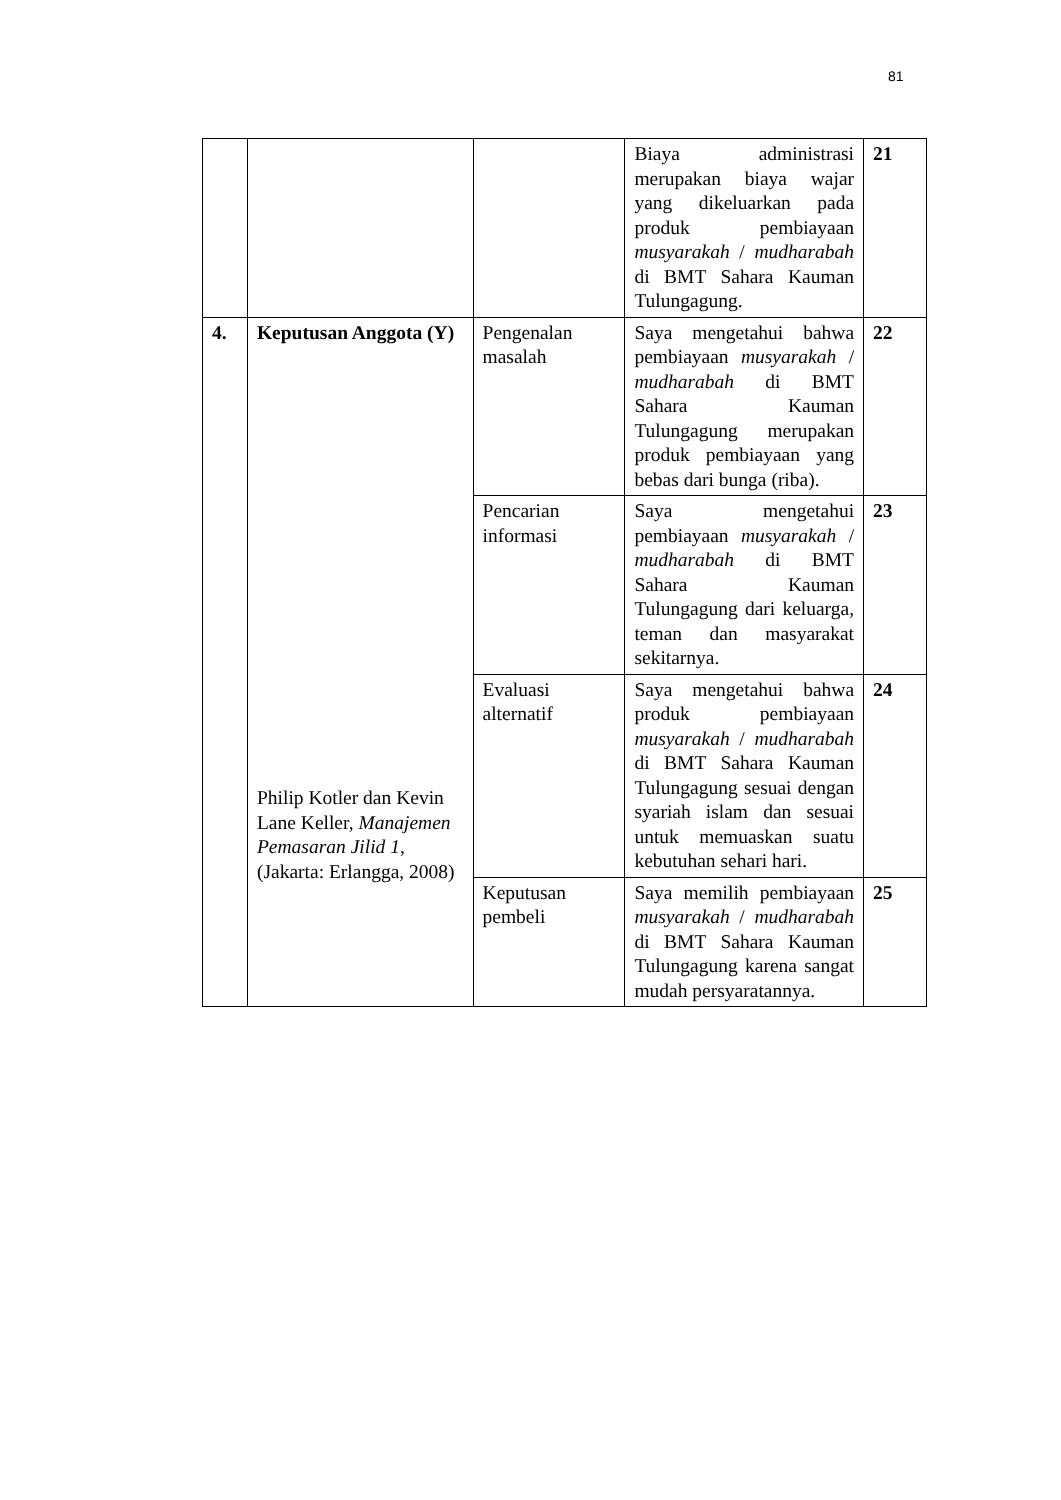81
| | | | Biaya administrasi merupakan biaya wajar yang dikeluarkan pada produk pembiayaan musyarakah / mudharabah di BMT Sahara Kauman Tulungagung. | 21 |
| 4. | Keputusan Anggota (Y) Philip Kotler dan Kevin Lane Keller, Manajemen Pemasaran Jilid 1 , (Jakarta: Erlangga, 2008) | Pengenalan masalah | Saya mengetahui bahwa pembiayaan musyarakah / mudharabah di BMT Sahara Kauman Tulungagung merupakan produk pembiayaan yang bebas dari bunga (riba). | 22 |
| | | Pencarian informasi | Saya mengetahui pembiayaan musyarakah / mudharabah di BMT Sahara Kauman Tulungagung dari keluarga, teman dan masyarakat sekitarnya. | 23 |
| | | Evaluasi alternatif | Saya mengetahui bahwa produk pembiayaan musyarakah / mudharabah di BMT Sahara Kauman Tulungagung sesuai dengan syariah islam dan sesuai untuk memuaskan suatu kebutuhan sehari hari. | 24 |
| | | Keputusan pembeli | Saya memilih pembiayaan musyarakah / mudharabah di BMT Sahara Kauman Tulungagung karena sangat mudah persyaratannya. | 25 |